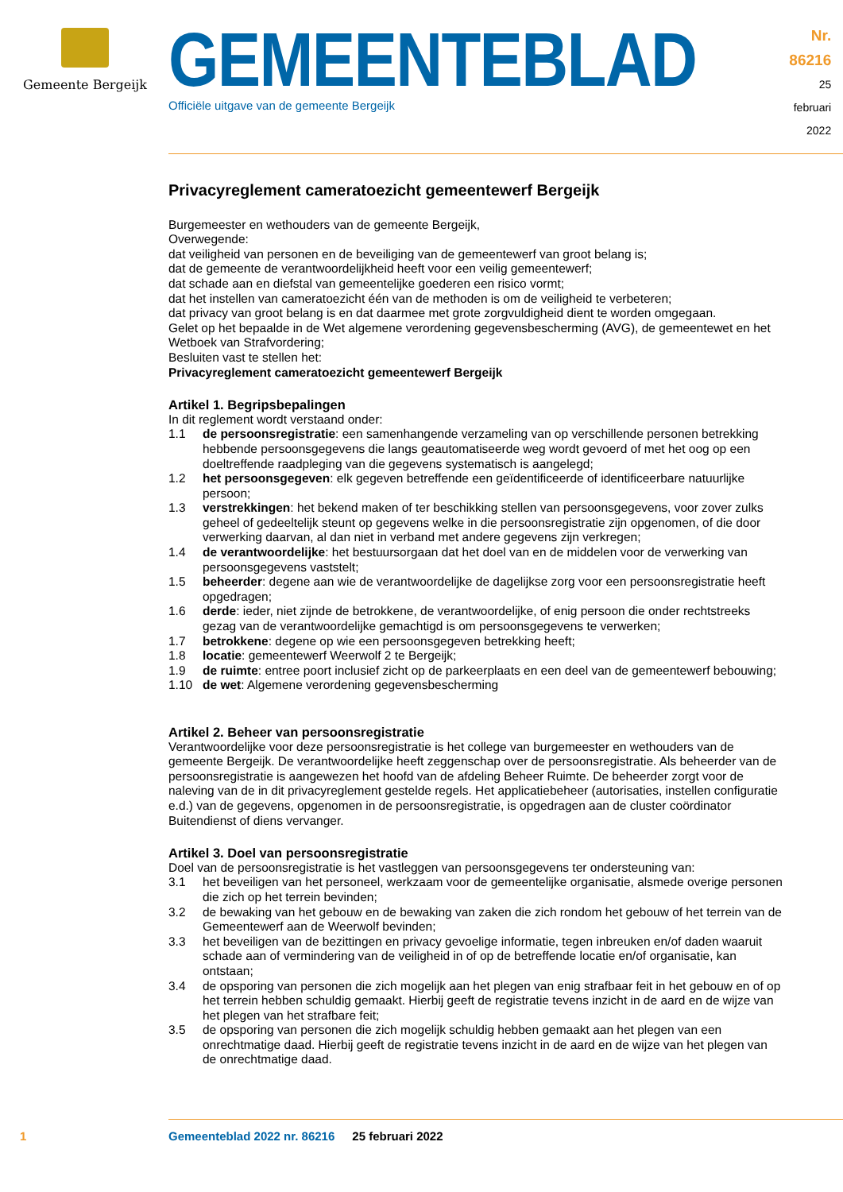Gemeente Bergeijk
GEMEENTEBLAD
Officiële uitgave van de gemeente Bergeijk
Nr. 86216
25 februari
2022
Privacyreglement cameratoezicht gemeentewerf Bergeijk
Burgemeester en wethouders van de gemeente Bergeijk,
Overwegende:
dat veiligheid van personen en de beveiliging van de gemeentewerf van groot belang is;
dat de gemeente de verantwoordelijkheid heeft voor een veilig gemeentewerf;
dat schade aan en diefstal van gemeentelijke goederen een risico vormt;
dat het instellen van cameratoezicht één van de methoden is om de veiligheid te verbeteren;
dat privacy van groot belang is en dat daarmee met grote zorgvuldigheid dient te worden omgegaan.
Gelet op het bepaalde in de Wet algemene verordening gegevensbescherming (AVG), de gemeentewet en het Wetboek van Strafvordering;
Besluiten vast te stellen het:
Privacyreglement cameratoezicht gemeentewerf Bergeijk
Artikel 1. Begripsbepalingen
In dit reglement wordt verstaand onder:
1.1 de persoonsregistratie: een samenhangende verzameling van op verschillende personen betrekking hebbende persoonsgegevens die langs geautomatiseerde weg wordt gevoerd of met het oog op een doeltreffende raadpleging van die gegevens systematisch is aangelegd;
1.2 het persoonsgegeven: elk gegeven betreffende een geïdentificeerde of identificeerbare natuurlijke persoon;
1.3 verstrekkingen: het bekend maken of ter beschikking stellen van persoonsgegevens, voor zover zulks geheel of gedeeltelijk steunt op gegevens welke in die persoonsregistratie zijn opgenomen, of die door verwerking daarvan, al dan niet in verband met andere gegevens zijn verkregen;
1.4 de verantwoordelijke: het bestuursorgaan dat het doel van en de middelen voor de verwerking van persoonsgegevens vaststelt;
1.5 beheerder: degene aan wie de verantwoordelijke de dagelijkse zorg voor een persoonsregistratie heeft opgedragen;
1.6 derde: ieder, niet zijnde de betrokkene, de verantwoordelijke, of enig persoon die onder rechtstreeks gezag van de verantwoordelijke gemachtigd is om persoonsgegevens te verwerken;
1.7 betrokkene: degene op wie een persoonsgegeven betrekking heeft;
1.8 locatie: gemeentewerf Weerwolf 2 te Bergeijk;
1.9 de ruimte: entree poort inclusief zicht op de parkeerplaats en een deel van de gemeentewerf bebouwing;
1.10 de wet: Algemene verordening gegevensbescherming
Artikel 2. Beheer van persoonsregistratie
Verantwoordelijke voor deze persoonsregistratie is het college van burgemeester en wethouders van de gemeente Bergeijk. De verantwoordelijke heeft zeggenschap over de persoonsregistratie. Als beheerder van de persoonsregistratie is aangewezen het hoofd van de afdeling Beheer Ruimte. De beheerder zorgt voor de naleving van de in dit privacyreglement gestelde regels. Het applicatiebeheer (autorisaties, instellen configuratie e.d.) van de gegevens, opgenomen in de persoonsregistratie, is opgedragen aan de cluster coördinator Buitendienst of diens vervanger.
Artikel 3. Doel van persoonsregistratie
Doel van de persoonsregistratie is het vastleggen van persoonsgegevens ter ondersteuning van:
3.1 het beveiligen van het personeel, werkzaam voor de gemeentelijke organisatie, alsmede overige personen die zich op het terrein bevinden;
3.2 de bewaking van het gebouw en de bewaking van zaken die zich rondom het gebouw of het terrein van de Gemeentewerf aan de Weerwolf bevinden;
3.3 het beveiligen van de bezittingen en privacy gevoelige informatie, tegen inbreuken en/of daden waaruit schade aan of vermindering van de veiligheid in of op de betreffende locatie en/of organisatie, kan ontstaan;
3.4 de opsporing van personen die zich mogelijk aan het plegen van enig strafbaar feit in het gebouw en of op het terrein hebben schuldig gemaakt. Hierbij geeft de registratie tevens inzicht in de aard en de wijze van het plegen van het strafbare feit;
3.5 de opsporing van personen die zich mogelijk schuldig hebben gemaakt aan het plegen van een onrechtmatige daad. Hierbij geeft de registratie tevens inzicht in de aard en de wijze van het plegen van de onrechtmatige daad.
1 Gemeenteblad 2022 nr. 86216 25 februari 2022